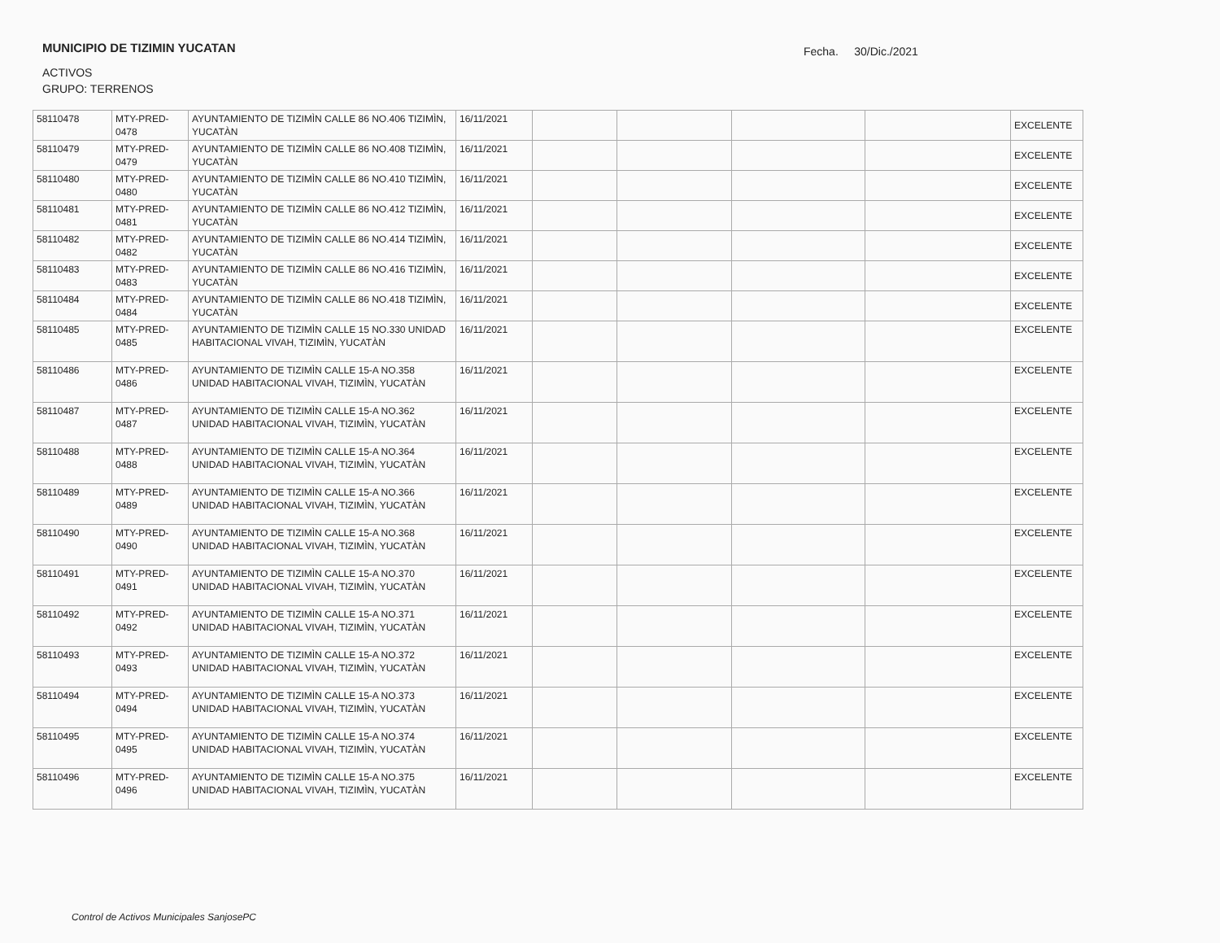MUNICIPIO DE TIZIMIN YUCATAN
Fecha. 30/Dic./2021
ACTIVOS
GRUPO: TERRENOS
| 58110478 | MTY-PRED-0478 | AYUNTAMIENTO DE TIZIMÌN CALLE 86 NO.406 TIZIMÌN, YUCATÀN | 16/11/2021 | | | | | EXCELENTE |
| 58110479 | MTY-PRED-0479 | AYUNTAMIENTO DE TIZIMÌN CALLE 86 NO.408 TIZIMÌN, YUCATÀN | 16/11/2021 | | | | | EXCELENTE |
| 58110480 | MTY-PRED-0480 | AYUNTAMIENTO DE TIZIMÌN CALLE 86 NO.410 TIZIMÌN, YUCATÀN | 16/11/2021 | | | | | EXCELENTE |
| 58110481 | MTY-PRED-0481 | AYUNTAMIENTO DE TIZIMÌN CALLE 86 NO.412 TIZIMÌN, YUCATÀN | 16/11/2021 | | | | | EXCELENTE |
| 58110482 | MTY-PRED-0482 | AYUNTAMIENTO DE TIZIMÌN CALLE 86 NO.414 TIZIMÌN, YUCATÀN | 16/11/2021 | | | | | EXCELENTE |
| 58110483 | MTY-PRED-0483 | AYUNTAMIENTO DE TIZIMÌN CALLE 86 NO.416 TIZIMÌN, YUCATÀN | 16/11/2021 | | | | | EXCELENTE |
| 58110484 | MTY-PRED-0484 | AYUNTAMIENTO DE TIZIMÌN CALLE 86 NO.418 TIZIMÌN, YUCATÀN | 16/11/2021 | | | | | EXCELENTE |
| 58110485 | MTY-PRED-0485 | AYUNTAMIENTO DE TIZIMÌN CALLE 15 NO.330 UNIDAD HABITACIONAL VIVAH, TIZIMÌN, YUCATÀN | 16/11/2021 | | | | | EXCELENTE |
| 58110486 | MTY-PRED-0486 | AYUNTAMIENTO DE TIZIMÌN CALLE 15-A NO.358 UNIDAD HABITACIONAL VIVAH, TIZIMÌN, YUCATÀN | 16/11/2021 | | | | | EXCELENTE |
| 58110487 | MTY-PRED-0487 | AYUNTAMIENTO DE TIZIMÌN CALLE 15-A NO.362 UNIDAD HABITACIONAL VIVAH, TIZIMÌN, YUCATÀN | 16/11/2021 | | | | | EXCELENTE |
| 58110488 | MTY-PRED-0488 | AYUNTAMIENTO DE TIZIMÌN CALLE 15-A NO.364 UNIDAD HABITACIONAL VIVAH, TIZIMÌN, YUCATÀN | 16/11/2021 | | | | | EXCELENTE |
| 58110489 | MTY-PRED-0489 | AYUNTAMIENTO DE TIZIMÌN CALLE 15-A NO.366 UNIDAD HABITACIONAL VIVAH, TIZIMÌN, YUCATÀN | 16/11/2021 | | | | | EXCELENTE |
| 58110490 | MTY-PRED-0490 | AYUNTAMIENTO DE TIZIMÌN CALLE 15-A NO.368 UNIDAD HABITACIONAL VIVAH, TIZIMÌN, YUCATÀN | 16/11/2021 | | | | | EXCELENTE |
| 58110491 | MTY-PRED-0491 | AYUNTAMIENTO DE TIZIMÌN CALLE 15-A NO.370 UNIDAD HABITACIONAL VIVAH, TIZIMÌN, YUCATÀN | 16/11/2021 | | | | | EXCELENTE |
| 58110492 | MTY-PRED-0492 | AYUNTAMIENTO DE TIZIMÌN CALLE 15-A NO.371 UNIDAD HABITACIONAL VIVAH, TIZIMÌN, YUCATÀN | 16/11/2021 | | | | | EXCELENTE |
| 58110493 | MTY-PRED-0493 | AYUNTAMIENTO DE TIZIMÌN CALLE 15-A NO.372 UNIDAD HABITACIONAL VIVAH, TIZIMÌN, YUCATÀN | 16/11/2021 | | | | | EXCELENTE |
| 58110494 | MTY-PRED-0494 | AYUNTAMIENTO DE TIZIMÌN CALLE 15-A NO.373 UNIDAD HABITACIONAL VIVAH, TIZIMÌN, YUCATÀN | 16/11/2021 | | | | | EXCELENTE |
| 58110495 | MTY-PRED-0495 | AYUNTAMIENTO DE TIZIMÌN CALLE 15-A NO.374 UNIDAD HABITACIONAL VIVAH, TIZIMÌN, YUCATÀN | 16/11/2021 | | | | | EXCELENTE |
| 58110496 | MTY-PRED-0496 | AYUNTAMIENTO DE TIZIMÌN CALLE 15-A NO.375 UNIDAD HABITACIONAL VIVAH, TIZIMÌN, YUCATÀN | 16/11/2021 | | | | | EXCELENTE |
Control de Activos Municipales SanjosePC